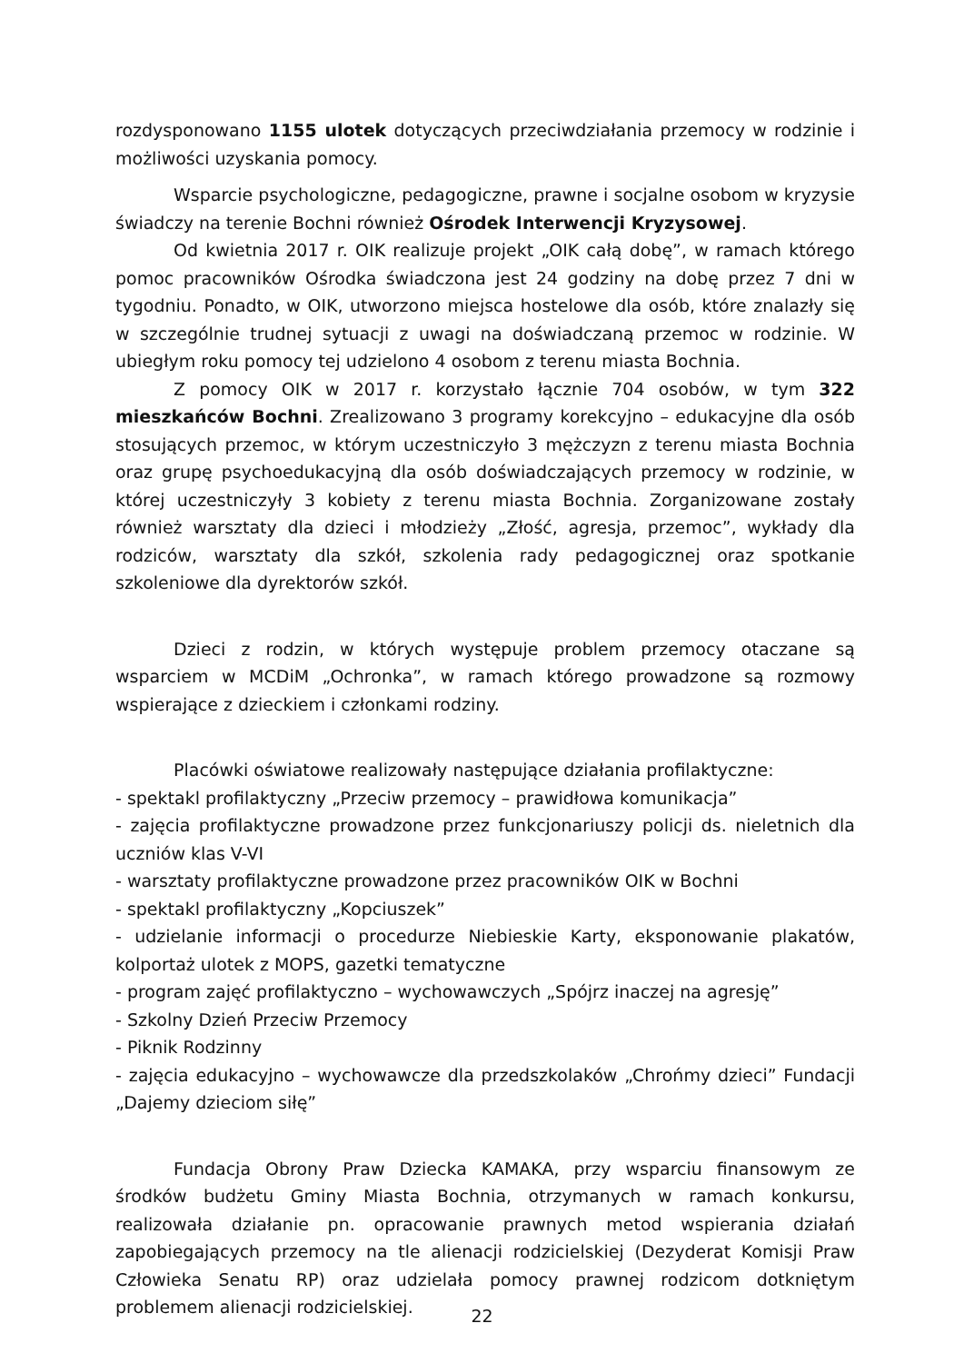rozdysponowano 1155 ulotek dotyczących przeciwdziałania przemocy w rodzinie i możliwości uzyskania pomocy.
Wsparcie psychologiczne, pedagogiczne, prawne i socjalne osobom w kryzysie świadczy na terenie Bochni również Ośrodek Interwencji Kryzysowej.
Od kwietnia 2017 r. OIK realizuje projekt „OIK całą dobę”, w ramach którego pomoc pracowników Ośrodka świadczona jest 24 godziny na dobę przez 7 dni w tygodniu. Ponadto, w OIK, utworzono miejsca hostelowe dla osób, które znalazły się w szczególnie trudnej sytuacji z uwagi na doświadczaną przemoc w rodzinie. W ubiegłym roku pomocy tej udzielono 4 osobom z terenu miasta Bochnia.
Z pomocy OIK w 2017 r. korzystało łącznie 704 osobów, w tym 322 mieszkańców Bochni. Zrealizowano 3 programy korekcyjno – edukacyjne dla osób stosujących przemoc, w którym uczestniczyło 3 mężczyzn z terenu miasta Bochnia oraz grupę psychoedukacyjną dla osób doświadczających przemocy w rodzinie, w której uczestniczyły 3 kobiety z terenu miasta Bochnia. Zorganizowane zostały również warsztaty dla dzieci i młodzieży „Złość, agresja, przemoc”, wykłady dla rodziców, warsztaty dla szkół, szkolenia rady pedagogicznej oraz spotkanie szkoleniowe dla dyrektorów szkół.
Dzieci z rodzin, w których występuje problem przemocy otaczane są wsparciem w MCDiM „Ochronka”, w ramach którego prowadzone są rozmowy wspierające z dzieckiem i członkami rodziny.
Placówki oświatowe realizowały następujące działania profilaktyczne:
- spektakl profilaktyczny „Przeciw przemocy – prawidłowa komunikacja”
- zajęcia profilaktyczne prowadzone przez funkcjonariuszy policji ds. nieletnich dla uczniów klas V-VI
- warsztaty profilaktyczne prowadzone przez pracowników OIK w Bochni
- spektakl profilaktyczny „Kopciuszek”
- udzielanie informacji o procedurze Niebieskie Karty, eksponowanie plakatów, kolportaż ulotek z MOPS, gazetki tematyczne
- program zajęć profilaktyczno – wychowawczych „Spójrz inaczej na agresję”
- Szkolny Dzień Przeciw Przemocy
- Piknik Rodzinny
- zajęcia edukacyjno – wychowawcze dla przedszkolaków „Chrońmy dzieci” Fundacji „Dajemy dzieciom siłę”
Fundacja Obrony Praw Dziecka KAMAKA, przy wsparciu finansowym ze środków budżetu Gminy Miasta Bochnia, otrzymanych w ramach konkursu, realizowała działanie pn. opracowanie prawnych metod wspierania działań zapobiegających przemocy na tle alienacji rodzicielskiej (Dezyderat Komisji Praw Człowieka Senatu RP) oraz udzielała pomocy prawnej rodzicom dotkniętym problemem alienacji rodzicielskiej.
22